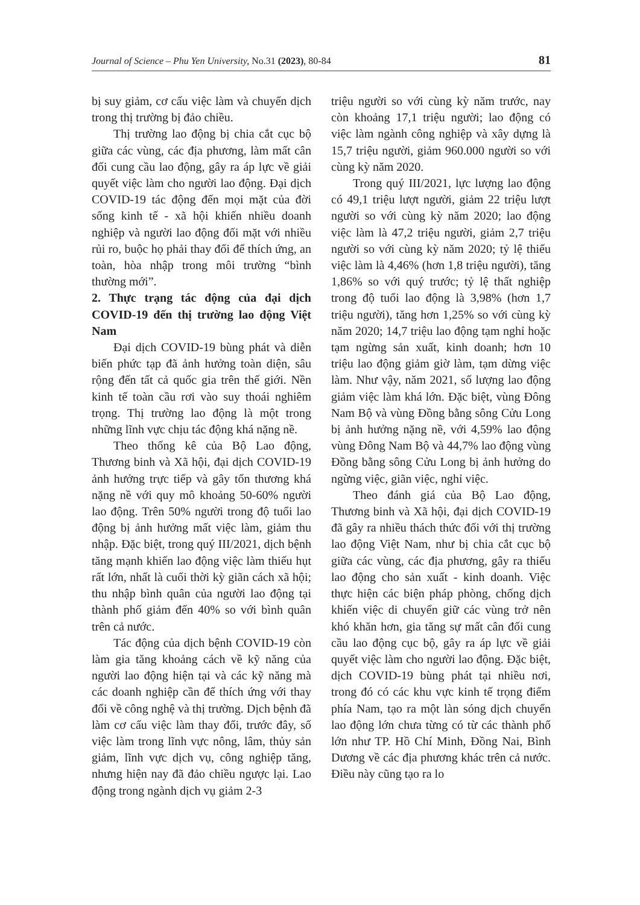Journal of Science – Phu Yen University, No.31 (2023), 80-84 81
bị suy giảm, cơ cấu việc làm và chuyển dịch trong thị trường bị đảo chiều.
Thị trường lao động bị chia cắt cục bộ giữa các vùng, các địa phương, làm mất cân đối cung cầu lao động, gây ra áp lực về giải quyết việc làm cho người lao động. Đại dịch COVID-19 tác động đến mọi mặt của đời sống kinh tế - xã hội khiến nhiều doanh nghiệp và người lao động đối mặt với nhiều rủi ro, buộc họ phải thay đổi để thích ứng, an toàn, hòa nhập trong môi trường “bình thường mới”.
2. Thực trạng tác động của đại dịch COVID-19 đến thị trường lao động Việt Nam
Đại dịch COVID-19 bùng phát và diễn biến phức tạp đã ảnh hưởng toàn diện, sâu rộng đến tất cả quốc gia trên thế giới. Nền kinh tế toàn cầu rơi vào suy thoái nghiêm trọng. Thị trường lao động là một trong những lĩnh vực chịu tác động khá nặng nề.
Theo thống kê của Bộ Lao động, Thương binh và Xã hội, đại dịch COVID-19 ảnh hưởng trực tiếp và gây tổn thương khá nặng nề với quy mô khoảng 50-60% người lao động. Trên 50% người trong độ tuổi lao động bị ảnh hưởng mất việc làm, giảm thu nhập. Đặc biệt, trong quý III/2021, dịch bệnh tăng mạnh khiến lao động việc làm thiếu hụt rất lớn, nhất là cuối thời kỳ giãn cách xã hội; thu nhập bình quân của người lao động tại thành phố giảm đến 40% so với bình quân trên cả nước.
Tác động của dịch bệnh COVID-19 còn làm gia tăng khoảng cách về kỹ năng của người lao động hiện tại và các kỹ năng mà các doanh nghiệp cần để thích ứng với thay đổi về công nghệ và thị trường. Dịch bệnh đã làm cơ cấu việc làm thay đổi, trước đây, số việc làm trong lĩnh vực nông, lâm, thủy sản giảm, lĩnh vực dịch vụ, công nghiệp tăng, nhưng hiện nay đã đảo chiều ngược lại. Lao động trong ngành dịch vụ giảm 2-3
triệu người so với cùng kỳ năm trước, nay còn khoảng 17,1 triệu người; lao động có việc làm ngành công nghiệp và xây dựng là 15,7 triệu người, giảm 960.000 người so với cùng kỳ năm 2020.
Trong quý III/2021, lực lượng lao động có 49,1 triệu lượt người, giảm 22 triệu lượt người so với cùng kỳ năm 2020; lao động việc làm là 47,2 triệu người, giảm 2,7 triệu người so với cùng kỳ năm 2020; tỷ lệ thiếu việc làm là 4,46% (hơn 1,8 triệu người), tăng 1,86% so với quý trước; tỷ lệ thất nghiệp trong độ tuổi lao động là 3,98% (hơn 1,7 triệu người), tăng hơn 1,25% so với cùng kỳ năm 2020; 14,7 triệu lao động tạm nghỉ hoặc tạm ngừng sản xuất, kinh doanh; hơn 10 triệu lao động giảm giờ làm, tạm dừng việc làm. Như vậy, năm 2021, số lượng lao động giảm việc làm khá lớn. Đặc biệt, vùng Đông Nam Bộ và vùng Đồng bằng sông Cửu Long bị ảnh hưởng nặng nề, với 4,59% lao động vùng Đông Nam Bộ và 44,7% lao động vùng Đồng bằng sông Cửu Long bị ảnh hưởng do ngừng việc, giãn việc, nghỉ việc.
Theo đánh giá của Bộ Lao động, Thương binh và Xã hội, đại dịch COVID-19 đã gây ra nhiều thách thức đối với thị trường lao động Việt Nam, như bị chia cắt cục bộ giữa các vùng, các địa phương, gây ra thiếu lao động cho sản xuất - kinh doanh. Việc thực hiện các biện pháp phòng, chống dịch khiến việc di chuyển giữ các vùng trở nên khó khăn hơn, gia tăng sự mất cân đối cung cầu lao động cục bộ, gây ra áp lực về giải quyết việc làm cho người lao động. Đặc biệt, dịch COVID-19 bùng phát tại nhiều nơi, trong đó có các khu vực kinh tế trọng điểm phía Nam, tạo ra một làn sóng dịch chuyển lao động lớn chưa từng có từ các thành phố lớn như TP. Hồ Chí Minh, Đồng Nai, Bình Dương về các địa phương khác trên cả nước. Điều này cũng tạo ra lo